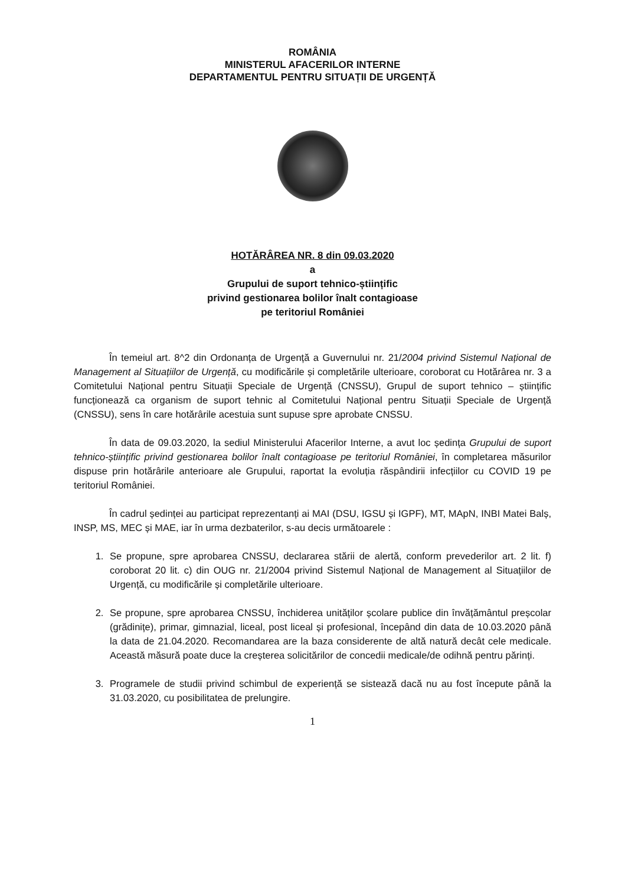ROMÂNIA
MINISTERUL AFACERILOR INTERNE
DEPARTAMENTUL PENTRU SITUAȚII DE URGENȚĂ
HOTĂRÂREA NR. 8 din 09.03.2020
a
Grupului de suport tehnico-științific
privind gestionarea bolilor înalt contagioase
pe teritoriul României
În temeiul art. 8^2 din Ordonanța de Urgență a Guvernului nr. 21/2004 privind Sistemul Național de Management al Situațiilor de Urgență, cu modificările și completările ulterioare, coroborat cu Hotărârea nr. 3 a Comitetului Național pentru Situații Speciale de Urgență (CNSSU), Grupul de suport tehnico – științific funcționează ca organism de suport tehnic al Comitetului Național pentru Situații Speciale de Urgență (CNSSU), sens în care hotărârile acestuia sunt supuse spre aprobate CNSSU.
În data de 09.03.2020, la sediul Ministerului Afacerilor Interne, a avut loc ședința Grupului de suport tehnico-științific privind gestionarea bolilor înalt contagioase pe teritoriul României, în completarea măsurilor dispuse prin hotărârile anterioare ale Grupului, raportat la evoluția răspândirii infecțiilor cu COVID 19 pe teritoriul României.
În cadrul ședinței au participat reprezentanți ai MAI (DSU, IGSU și IGPF), MT, MApN, INBI Matei Balș, INSP, MS, MEC și MAE, iar în urma dezbaterilor, s-au decis următoarele :
1. Se propune, spre aprobarea CNSSU, declararea stării de alertă, conform prevederilor art. 2 lit. f) coroborat 20 lit. c) din OUG nr. 21/2004 privind Sistemul Național de Management al Situațiilor de Urgență, cu modificările și completările ulterioare.
2. Se propune, spre aprobarea CNSSU, închiderea unităților școlare publice din învățământul preșcolar (grădinițe), primar, gimnazial, liceal, post liceal și profesional, începând din data de 10.03.2020 până la data de 21.04.2020. Recomandarea are la baza considerente de altă natură decât cele medicale. Această măsură poate duce la creșterea solicitărilor de concedii medicale/de odihnă pentru părinți.
3. Programele de studii privind schimbul de experiență se sistează dacă nu au fost începute până la 31.03.2020, cu posibilitatea de prelungire.
1